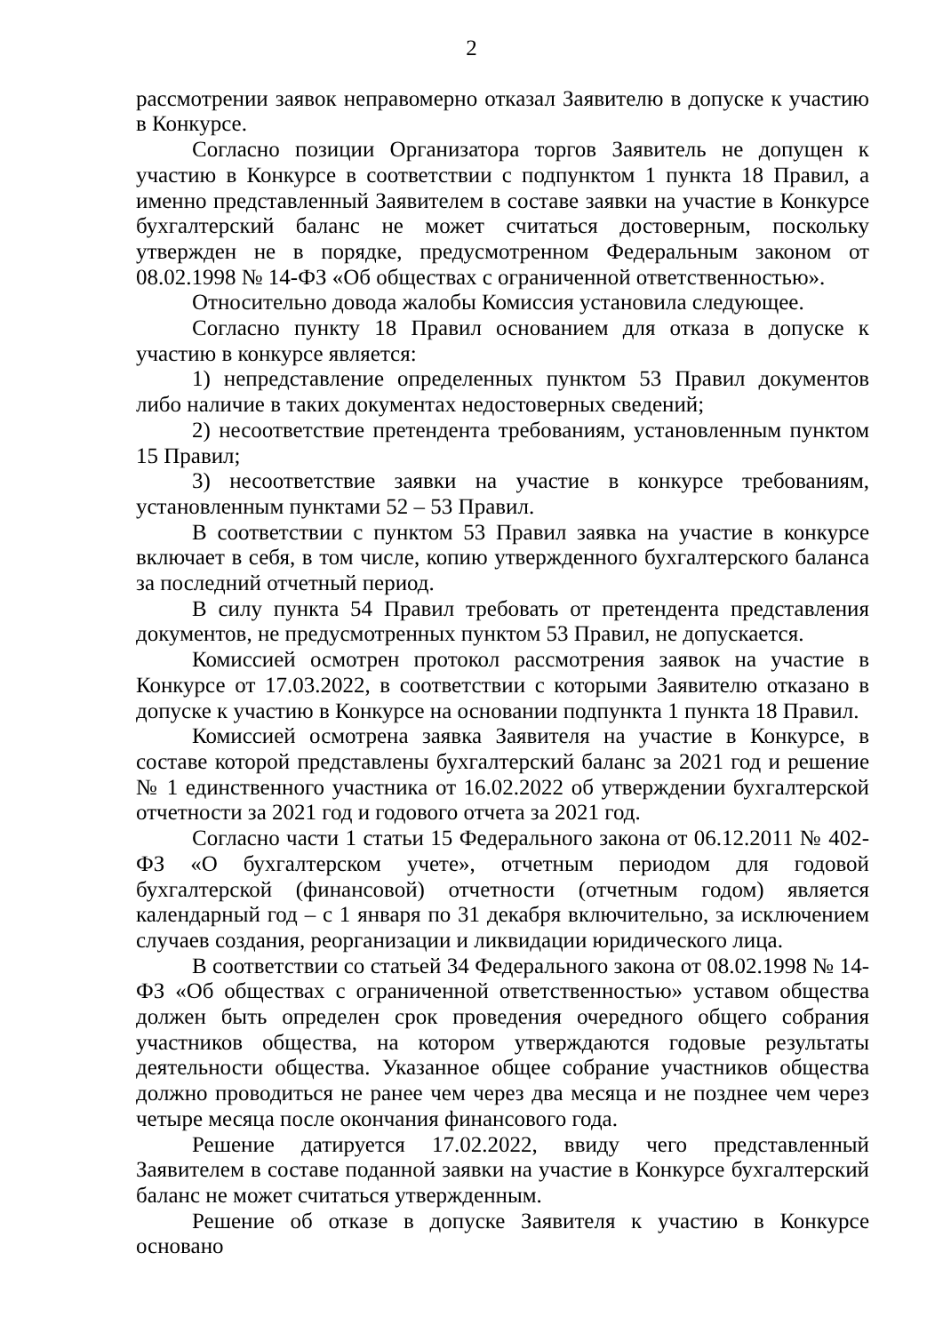2
рассмотрении заявок неправомерно отказал Заявителю в допуске к участию в Конкурсе.
Согласно позиции Организатора торгов Заявитель не допущен к участию в Конкурсе в соответствии с подпунктом 1 пункта 18 Правил, а именно представленный Заявителем в составе заявки на участие в Конкурсе бухгалтерский баланс не может считаться достоверным, поскольку утвержден не в порядке, предусмотренном Федеральным законом от 08.02.1998 № 14-ФЗ «Об обществах с ограниченной ответственностью».
Относительно довода жалобы Комиссия установила следующее.
Согласно пункту 18 Правил основанием для отказа в допуске к участию в конкурсе является:
1) непредставление определенных пунктом 53 Правил документов либо наличие в таких документах недостоверных сведений;
2) несоответствие претендента требованиям, установленным пунктом 15 Правил;
3) несоответствие заявки на участие в конкурсе требованиям, установленным пунктами 52 – 53 Правил.
В соответствии с пунктом 53 Правил заявка на участие в конкурсе включает в себя, в том числе, копию утвержденного бухгалтерского баланса за последний отчетный период.
В силу пункта 54 Правил требовать от претендента представления документов, не предусмотренных пунктом 53 Правил, не допускается.
Комиссией осмотрен протокол рассмотрения заявок на участие в Конкурсе от 17.03.2022, в соответствии с которыми Заявителю отказано в допуске к участию в Конкурсе на основании подпункта 1 пункта 18 Правил.
Комиссией осмотрена заявка Заявителя на участие в Конкурсе, в составе которой представлены бухгалтерский баланс за 2021 год и решение № 1 единственного участника от 16.02.2022 об утверждении бухгалтерской отчетности за 2021 год и годового отчета за 2021 год.
Согласно части 1 статьи 15 Федерального закона от 06.12.2011 № 402-ФЗ «О бухгалтерском учете», отчетным периодом для годовой бухгалтерской (финансовой) отчетности (отчетным годом) является календарный год – с 1 января по 31 декабря включительно, за исключением случаев создания, реорганизации и ликвидации юридического лица.
В соответствии со статьей 34 Федерального закона от 08.02.1998 № 14-ФЗ «Об обществах с ограниченной ответственностью» уставом общества должен быть определен срок проведения очередного общего собрания участников общества, на котором утверждаются годовые результаты деятельности общества. Указанное общее собрание участников общества должно проводиться не ранее чем через два месяца и не позднее чем через четыре месяца после окончания финансового года.
Решение датируется 17.02.2022, ввиду чего представленный Заявителем в составе поданной заявки на участие в Конкурсе бухгалтерский баланс не может считаться утвержденным.
Решение об отказе в допуске Заявителя к участию в Конкурсе основано